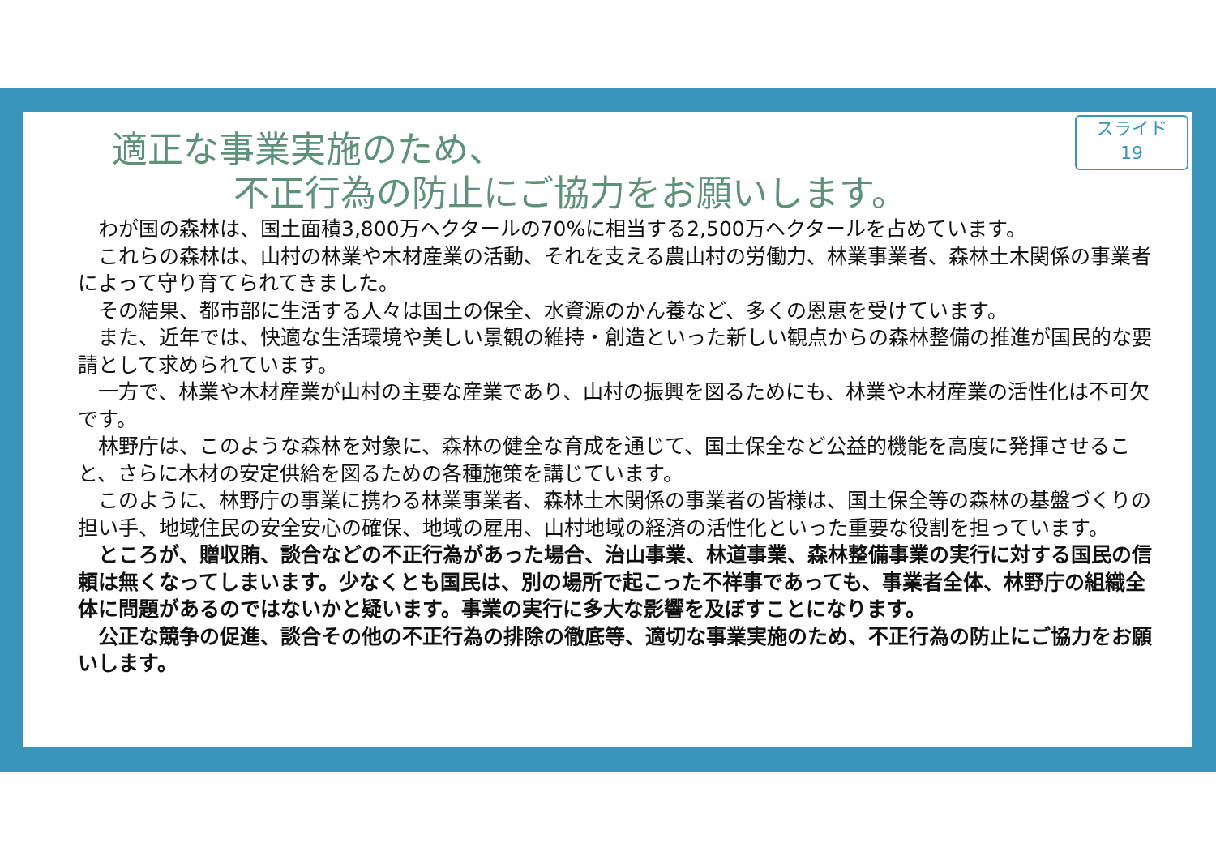スライド
19
適正な事業実施のため、
不正行為の防止にご協力をお願いします。
わが国の森林は、国土面積3,800万ヘクタールの70%に相当する2,500万ヘクタールを占めています。
これらの森林は、山村の林業や木材産業の活動、それを支える農山村の労働力、林業事業者、森林土木関係の事業者によって守り育てられてきました。
その結果、都市部に生活する人々は国土の保全、水資源のかん養など、多くの恩恵を受けています。
また、近年では、快適な生活環境や美しい景観の維持・創造といった新しい観点からの森林整備の推進が国民的な要請として求められています。
一方で、林業や木材産業が山村の主要な産業であり、山村の振興を図るためにも、林業や木材産業の活性化は不可欠です。
林野庁は、このような森林を対象に、森林の健全な育成を通じて、国土保全など公益的機能を高度に発揮させること、さらに木材の安定供給を図るための各種施策を講じています。
このように、林野庁の事業に携わる林業事業者、森林土木関係の事業者の皆様は、国土保全等の森林の基盤づくりの担い手、地域住民の安全安心の確保、地域の雇用、山村地域の経済の活性化といった重要な役割を担っています。
ところが、贈収賄、談合などの不正行為があった場合、治山事業、林道事業、森林整備事業の実行に対する国民の信頼は無くなってしまいます。少なくとも国民は、別の場所で起こった不祥事であっても、事業者全体、林野庁の組織全体に問題があるのではないかと疑います。事業の実行に多大な影響を及ぼすことになります。
公正な競争の促進、談合その他の不正行為の排除の徹底等、適切な事業実施のため、不正行為の防止にご協力をお願いします。